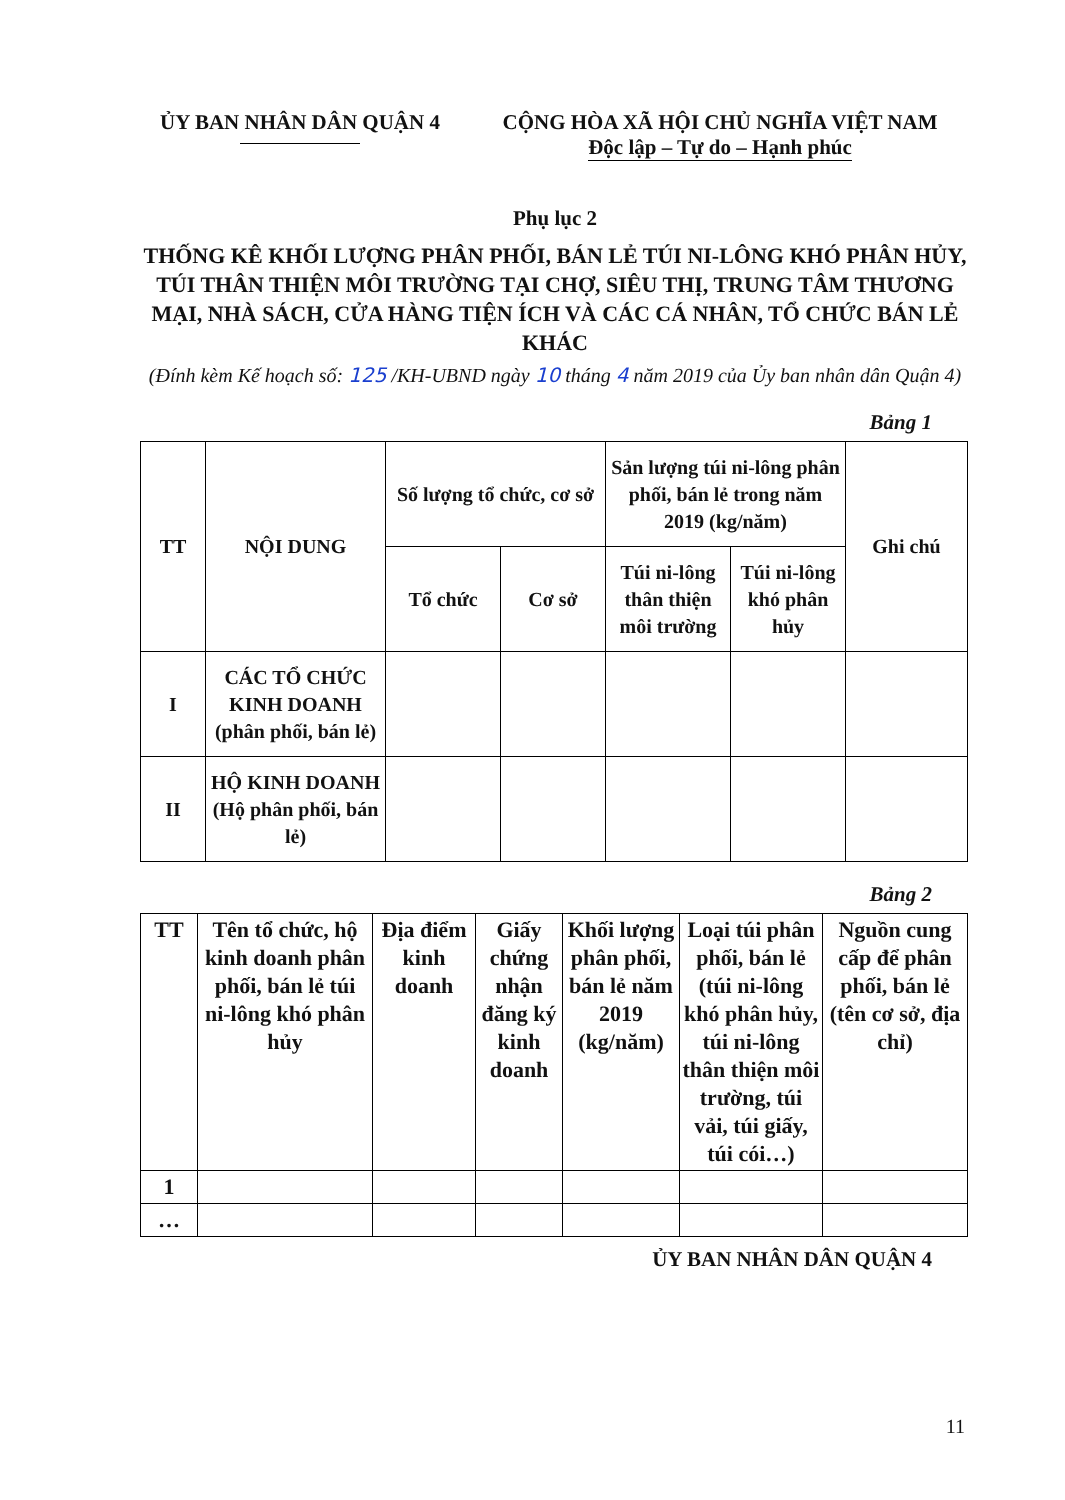ỦY BAN NHÂN DÂN QUẬN 4 CỘNG HÒA XÃ HỘI CHỦ NGHĨA VIỆT NAM
Độc lập – Tự do – Hạnh phúc
Phụ lục 2
THỐNG KÊ KHỐI LƯỢNG PHÂN PHỐI, BÁN LẺ TÚI NI-LÔNG KHÓ PHÂN HỦY, TÚI THÂN THIỆN MÔI TRƯỜNG TẠI CHỢ, SIÊU THỊ, TRUNG TÂM THƯƠNG MẠI, NHÀ SÁCH, CỬA HÀNG TIỆN ÍCH VÀ CÁC CÁ NHÂN, TỔ CHỨC BÁN LẺ KHÁC
(Đính kèm Kế hoạch số: 125 /KH-UBND ngày 10 tháng 4 năm 2019 của Ủy ban nhân dân Quận 4)
Bảng 1
| TT | NỘI DUNG | Số lượng tổ chức, cơ sở | | Sản lượng túi ni-lông phân phối, bán lẻ trong năm 2019 (kg/năm) | | Ghi chú |
| --- | --- | --- | --- | --- | --- | --- |
| | | Tổ chức | Cơ sở | Túi ni-lông thân thiện môi trường | Túi ni-lông khó phân hủy | |
| I | CÁC TỔ CHỨC KINH DOANH (phân phối, bán lẻ) | | | | | |
| II | HỘ KINH DOANH (Hộ phân phối, bán lẻ) | | | | | |
Bảng 2
| TT | Tên tổ chức, hộ kinh doanh phân phối, bán lẻ túi ni-lông khó phân hủy | Địa điểm kinh doanh | Giấy chứng nhận đăng ký kinh doanh | Khối lượng phân phối, bán lẻ năm 2019 (kg/năm) | Loại túi phân phối, bán lẻ (túi ni-lông khó phân hủy, túi ni-lông thân thiện môi trường, túi vải, túi giấy, túi cói…) | Nguồn cung cấp để phân phối, bán lẻ (tên cơ sở, địa chỉ) |
| --- | --- | --- | --- | --- | --- | --- |
| 1 | | | | | | |
| … | | | | | | |
ỦY BAN NHÂN DÂN QUẬN 4
11